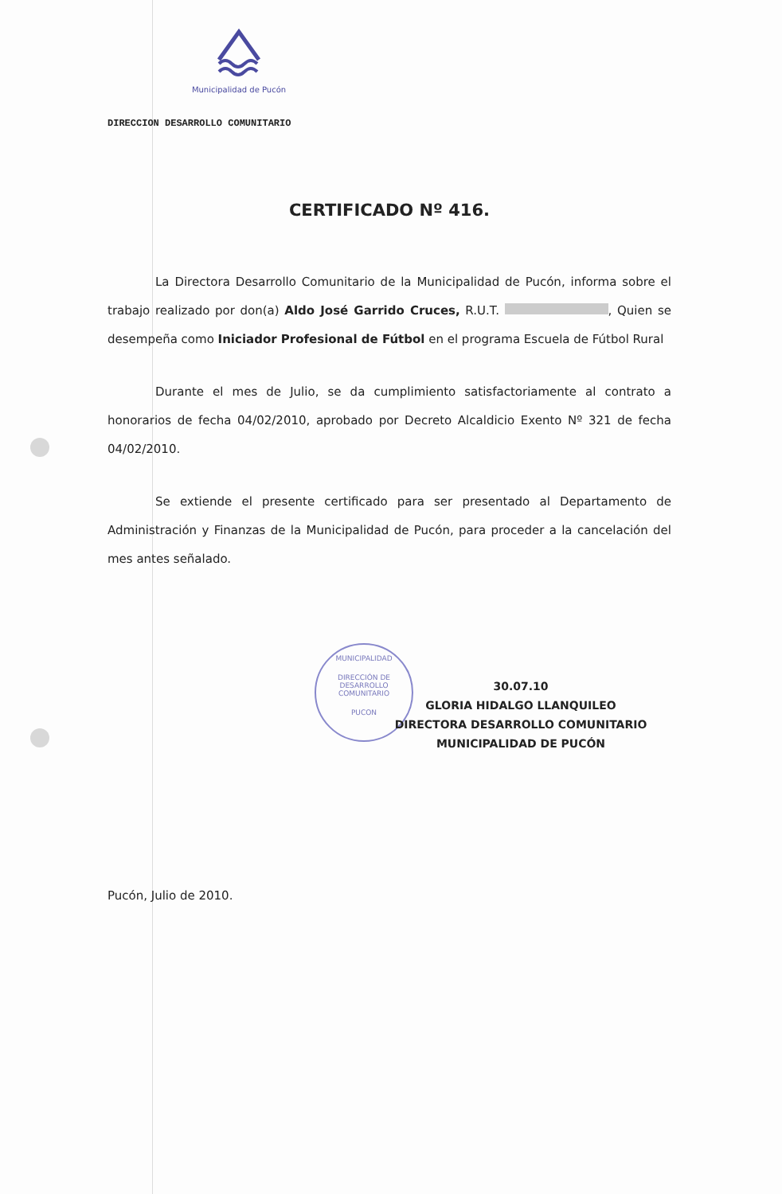Municipalidad de Pucón
MUNICIPALIDAD
DIRECCIÓN DE
DESARROLLO
COMUNITARIO
PUCON
DIRECCION DESARROLLO COMUNITARIO
CERTIFICADO Nº 416.
La Directora Desarrollo Comunitario de la Municipalidad de Pucón, informa sobre el trabajo realizado por don(a) Aldo José Garrido Cruces, R.U.T. , Quien se desempeña como Iniciador Profesional de Fútbol en el programa Escuela de Fútbol Rural
Durante el mes de Julio, se da cumplimiento satisfactoriamente al contrato a honorarios de fecha 04/02/2010, aprobado por Decreto Alcaldicio Exento Nº 321 de fecha 04/02/2010.
Se extiende el presente certificado para ser presentado al Departamento de Administración y Finanzas de la Municipalidad de Pucón, para proceder a la cancelación del mes antes señalado.
30.07.10
GLORIA HIDALGO LLANQUILEO
DIRECTORA DESARROLLO COMUNITARIO
MUNICIPALIDAD DE PUCÓN
Pucón, Julio de 2010.